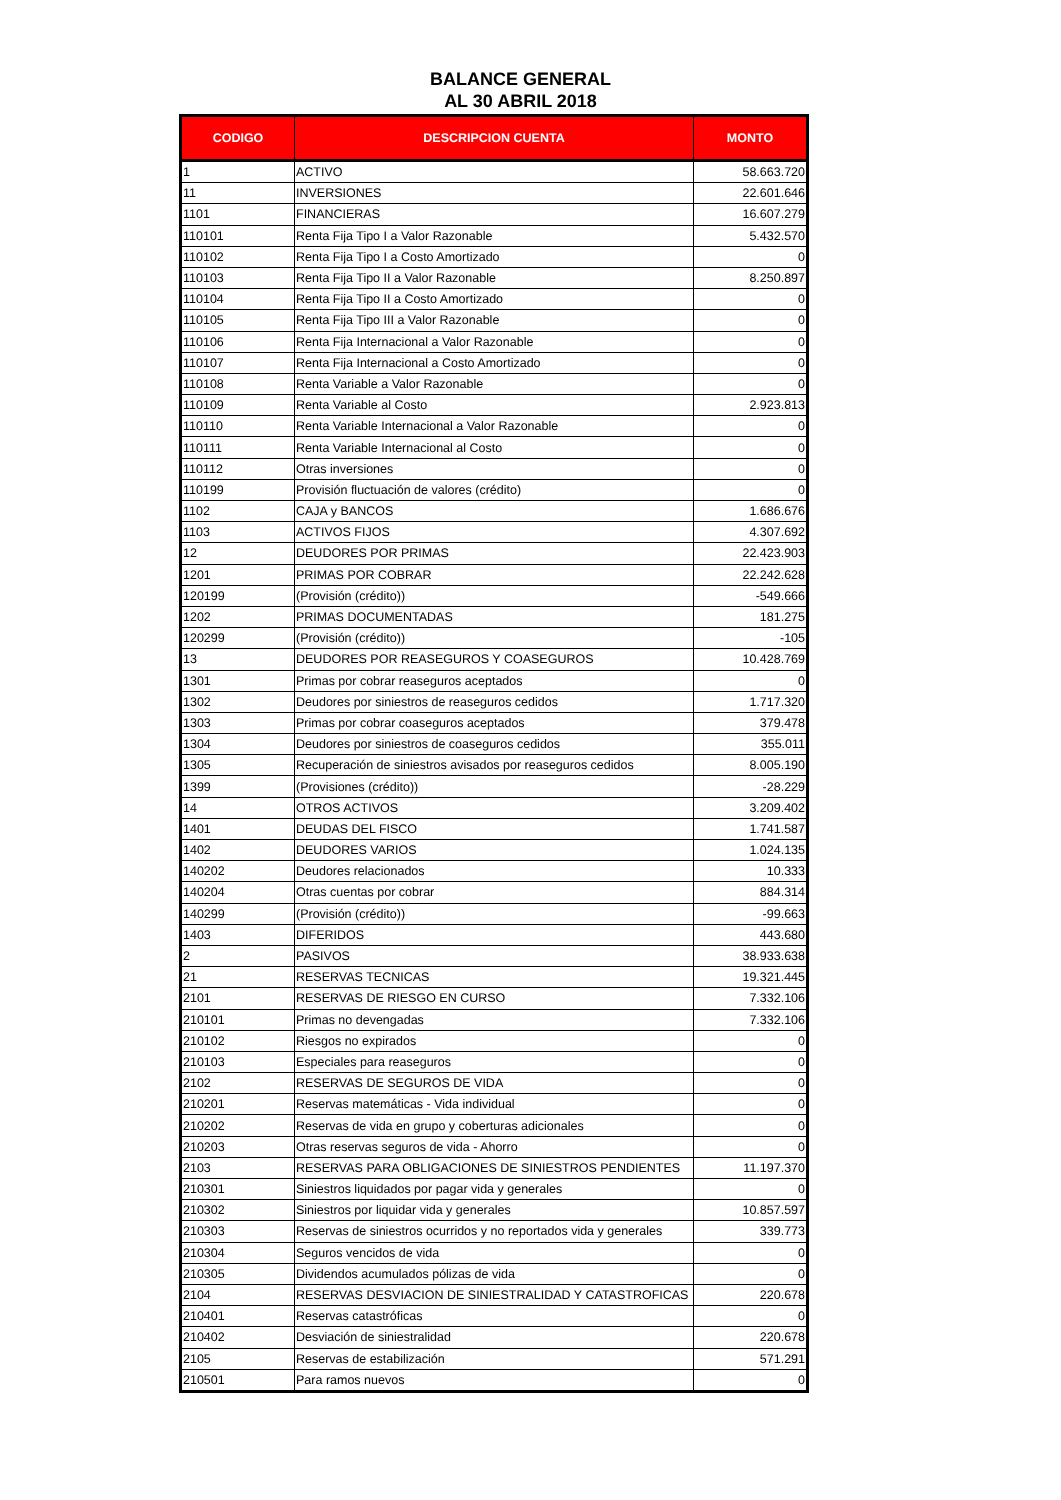BALANCE GENERAL
AL 30 ABRIL 2018
| CODIGO | DESCRIPCION CUENTA | MONTO |
| --- | --- | --- |
| 1 | ACTIVO | 58.663.720 |
| 11 | INVERSIONES | 22.601.646 |
| 1101 | FINANCIERAS | 16.607.279 |
| 110101 | Renta Fija Tipo I a Valor Razonable | 5.432.570 |
| 110102 | Renta Fija Tipo I a Costo Amortizado | 0 |
| 110103 | Renta Fija Tipo II a Valor Razonable | 8.250.897 |
| 110104 | Renta Fija Tipo II a Costo Amortizado | 0 |
| 110105 | Renta Fija Tipo III a Valor Razonable | 0 |
| 110106 | Renta Fija Internacional a Valor Razonable | 0 |
| 110107 | Renta Fija Internacional a Costo Amortizado | 0 |
| 110108 | Renta Variable a Valor Razonable | 0 |
| 110109 | Renta Variable al Costo | 2.923.813 |
| 110110 | Renta Variable Internacional a Valor Razonable | 0 |
| 110111 | Renta Variable Internacional al Costo | 0 |
| 110112 | Otras inversiones | 0 |
| 110199 | Provisión fluctuación de valores (crédito) | 0 |
| 1102 | CAJA y BANCOS | 1.686.676 |
| 1103 | ACTIVOS FIJOS | 4.307.692 |
| 12 | DEUDORES POR PRIMAS | 22.423.903 |
| 1201 | PRIMAS POR COBRAR | 22.242.628 |
| 120199 | (Provisión (crédito)) | -549.666 |
| 1202 | PRIMAS DOCUMENTADAS | 181.275 |
| 120299 | (Provisión (crédito)) | -105 |
| 13 | DEUDORES POR REASEGUROS Y COASEGUROS | 10.428.769 |
| 1301 | Primas por cobrar reaseguros aceptados | 0 |
| 1302 | Deudores por siniestros de reaseguros cedidos | 1.717.320 |
| 1303 | Primas por cobrar coaseguros aceptados | 379.478 |
| 1304 | Deudores por siniestros de coaseguros cedidos | 355.011 |
| 1305 | Recuperación de siniestros avisados por reaseguros cedidos | 8.005.190 |
| 1399 | (Provisiones (crédito)) | -28.229 |
| 14 | OTROS ACTIVOS | 3.209.402 |
| 1401 | DEUDAS DEL FISCO | 1.741.587 |
| 1402 | DEUDORES VARIOS | 1.024.135 |
| 140202 | Deudores relacionados | 10.333 |
| 140204 | Otras cuentas por cobrar | 884.314 |
| 140299 | (Provisión (crédito)) | -99.663 |
| 1403 | DIFERIDOS | 443.680 |
| 2 | PASIVOS | 38.933.638 |
| 21 | RESERVAS TECNICAS | 19.321.445 |
| 2101 | RESERVAS DE RIESGO EN CURSO | 7.332.106 |
| 210101 | Primas no devengadas | 7.332.106 |
| 210102 | Riesgos no expirados | 0 |
| 210103 | Especiales para reaseguros | 0 |
| 2102 | RESERVAS DE SEGUROS DE VIDA | 0 |
| 210201 | Reservas matemáticas - Vida individual | 0 |
| 210202 | Reservas de vida en grupo y coberturas adicionales | 0 |
| 210203 | Otras reservas seguros de vida - Ahorro | 0 |
| 2103 | RESERVAS PARA OBLIGACIONES DE SINIESTROS PENDIENTES | 11.197.370 |
| 210301 | Siniestros liquidados por pagar vida y generales | 0 |
| 210302 | Siniestros por liquidar vida y generales | 10.857.597 |
| 210303 | Reservas de siniestros ocurridos y no reportados vida y generales | 339.773 |
| 210304 | Seguros vencidos de vida | 0 |
| 210305 | Dividendos acumulados pólizas de vida | 0 |
| 2104 | RESERVAS DESVIACION DE SINIESTRALIDAD Y CATASTROFICAS | 220.678 |
| 210401 | Reservas catastróficas | 0 |
| 210402 | Desviación de siniestralidad | 220.678 |
| 2105 | Reservas de estabilización | 571.291 |
| 210501 | Para ramos nuevos | 0 |